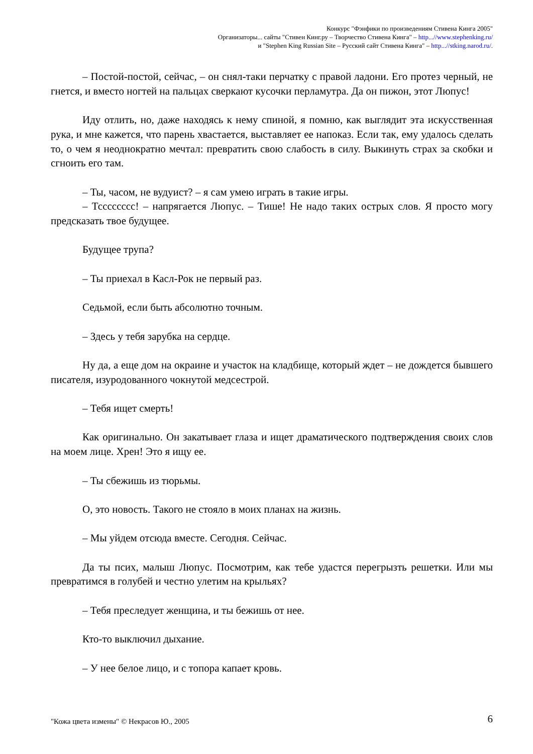Конкурс "Фэнфики по произведениям Стивена Кинга 2005"
Организаторы... сайты "Стивен Кинг.ру – Творчество Стивена Кинга" – http...//www.stephenking.ru/
и "Stephen King Russian Site – Русский сайт Стивена Кинга" – http...//stking.narod.ru/.
– Постой-постой, сейчас, – он снял-таки перчатку с правой ладони. Его протез черный, не гнется, и вместо ногтей на пальцах сверкают кусочки перламутра. Да он пижон, этот Люпус!
Иду отлить, но, даже находясь к нему спиной, я помню, как выглядит эта искусственная рука, и мне кажется, что парень хвастается, выставляет ее напоказ. Если так, ему удалось сделать то, о чем я неоднократно мечтал: превратить свою слабость в силу. Выкинуть страх за скобки и сгноить его там.
– Ты, часом, не вудуист? – я сам умею играть в такие игры.
– Тсссссссс! – напрягается Люпус. – Тише! Не надо таких острых слов. Я просто могу предсказать твое будущее.
Будущее трупа?
– Ты приехал в Касл-Рок не первый раз.
Седьмой, если быть абсолютно точным.
– Здесь у тебя зарубка на сердце.
Ну да, а еще дом на окраине и участок на кладбище, который ждет – не дождется бывшего писателя, изуродованного чокнутой медсестрой.
– Тебя ищет смерть!
Как оригинально. Он закатывает глаза и ищет драматического подтверждения своих слов на моем лице. Хрен! Это я ищу ее.
– Ты сбежишь из тюрьмы.
О, это новость. Такого не стояло в моих планах на жизнь.
– Мы уйдем отсюда вместе. Сегодня. Сейчас.
Да ты псих, малыш Люпус. Посмотрим, как тебе удастся перегрызть решетки. Или мы превратимся в голубей и честно улетим на крыльях?
– Тебя преследует женщина, и ты бежишь от нее.
Кто-то выключил дыхание.
– У нее белое лицо, и с топора капает кровь.
6 "Кожа цвета измены" © Некрасов Ю., 2005